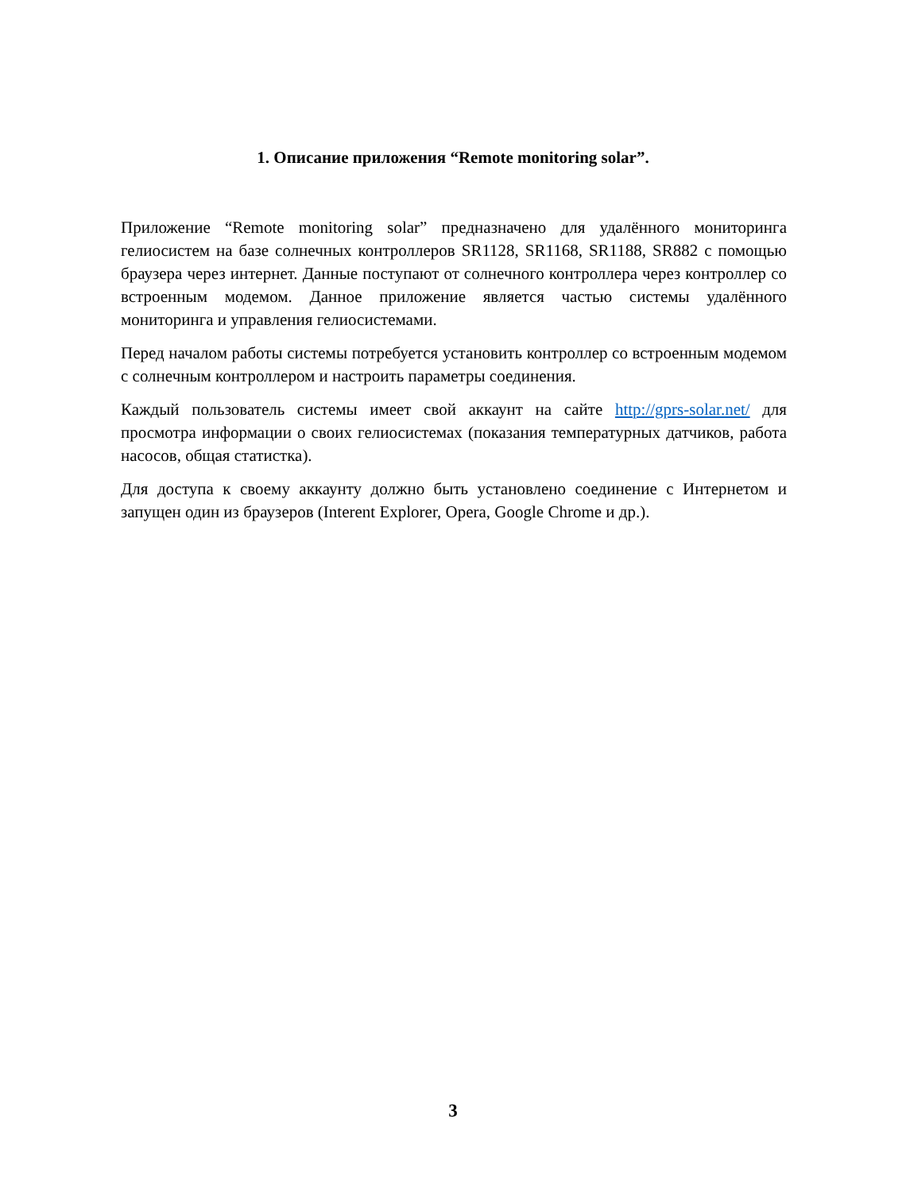1. Описание приложения “Remote monitoring solar”.
Приложение “Remote monitoring solar” предназначено для удалённого мониторинга гелиосистем на базе солнечных контроллеров SR1128, SR1168, SR1188, SR882 с помощью браузера через интернет. Данные поступают от солнечного контроллера через контроллер со встроенным модемом. Данное приложение является частью системы удалённого мониторинга и управления гелиосистемами.
Перед началом работы системы потребуется установить контроллер со встроенным модемом с солнечным контроллером и настроить параметры соединения.
Каждый пользователь системы имеет свой аккаунт на сайте http://gprs-solar.net/ для просмотра информации о своих гелиосистемах (показания температурных датчиков, работа насосов, общая статистка).
Для доступа к своему аккаунту должно быть установлено соединение с Интернетом и запущен один из браузеров (Interent Explorer, Opera, Google Chrome и др.).
3